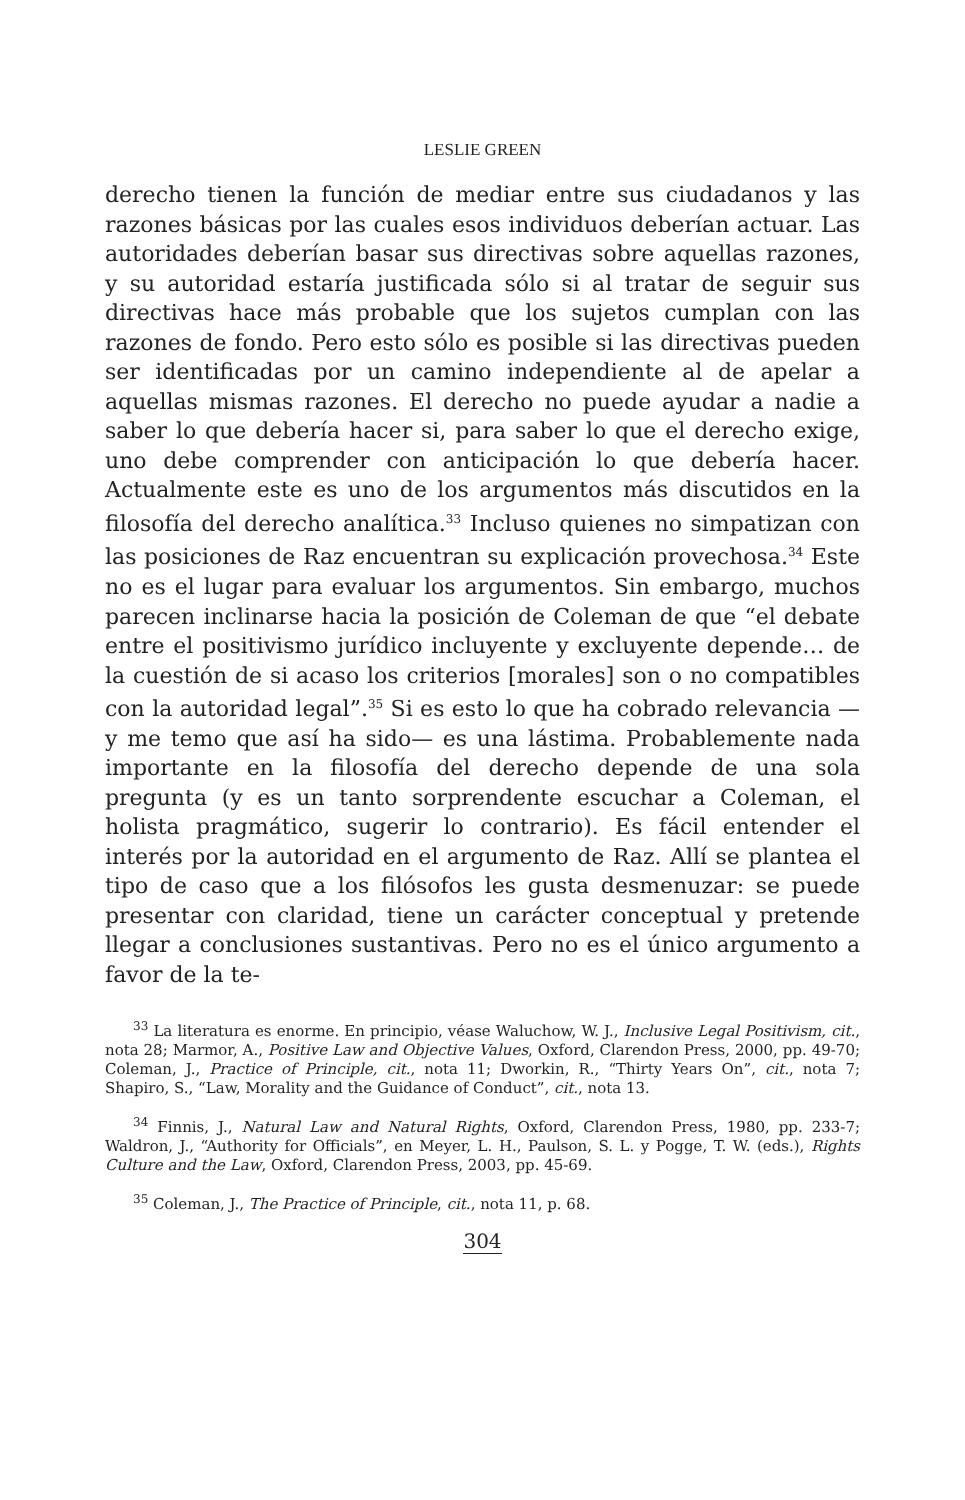LESLIE GREEN
derecho tienen la función de mediar entre sus ciudadanos y las razones básicas por las cuales esos individuos deberían actuar. Las autoridades deberían basar sus directivas sobre aquellas razones, y su autoridad estaría justificada sólo si al tratar de seguir sus directivas hace más probable que los sujetos cumplan con las razones de fondo. Pero esto sólo es posible si las directivas pueden ser identificadas por un camino independiente al de apelar a aquellas mismas razones. El derecho no puede ayudar a nadie a saber lo que debería hacer si, para saber lo que el derecho exige, uno debe comprender con anticipación lo que debería hacer. Actualmente este es uno de los argumentos más discutidos en la filosofía del derecho analítica.<sup>33</sup> Incluso quienes no simpatizan con las posiciones de Raz encuentran su explicación provechosa.<sup>34</sup> Este no es el lugar para evaluar los argumentos. Sin embargo, muchos parecen inclinarse hacia la posición de Coleman de que “el debate entre el positivismo jurídico incluyente y excluyente depende… de la cuestión de si acaso los criterios [morales] son o no compatibles con la autoridad legal”.<sup>35</sup> Si es esto lo que ha cobrado relevancia —y me temo que así ha sido— es una lástima. Probablemente nada importante en la filosofía del derecho depende de una sola pregunta (y es un tanto sorprendente escuchar a Coleman, el holista pragmático, sugerir lo contrario). Es fácil entender el interés por la autoridad en el argumento de Raz. Allí se plantea el tipo de caso que a los filósofos les gusta desmenuzar: se puede presentar con claridad, tiene un carácter conceptual y pretende llegar a conclusiones sustantivas. Pero no es el único argumento a favor de la te-
<sup>33</sup> La literatura es enorme. En principio, véase Waluchow, W. J., Inclusive Legal Positivism, cit., nota 28; Marmor, A., Positive Law and Objective Values, Oxford, Clarendon Press, 2000, pp. 49-70; Coleman, J., Practice of Principle, cit., nota 11; Dworkin, R., “Thirty Years On”, cit., nota 7; Shapiro, S., “Law, Morality and the Guidance of Conduct”, cit., nota 13.
<sup>34</sup> Finnis, J., Natural Law and Natural Rights, Oxford, Clarendon Press, 1980, pp. 233-7; Waldron, J., “Authority for Officials”, en Meyer, L. H., Paulson, S. L. y Pogge, T. W. (eds.), Rights Culture and the Law, Oxford, Clarendon Press, 2003, pp. 45-69.
<sup>35</sup> Coleman, J., The Practice of Principle, cit., nota 11, p. 68.
304